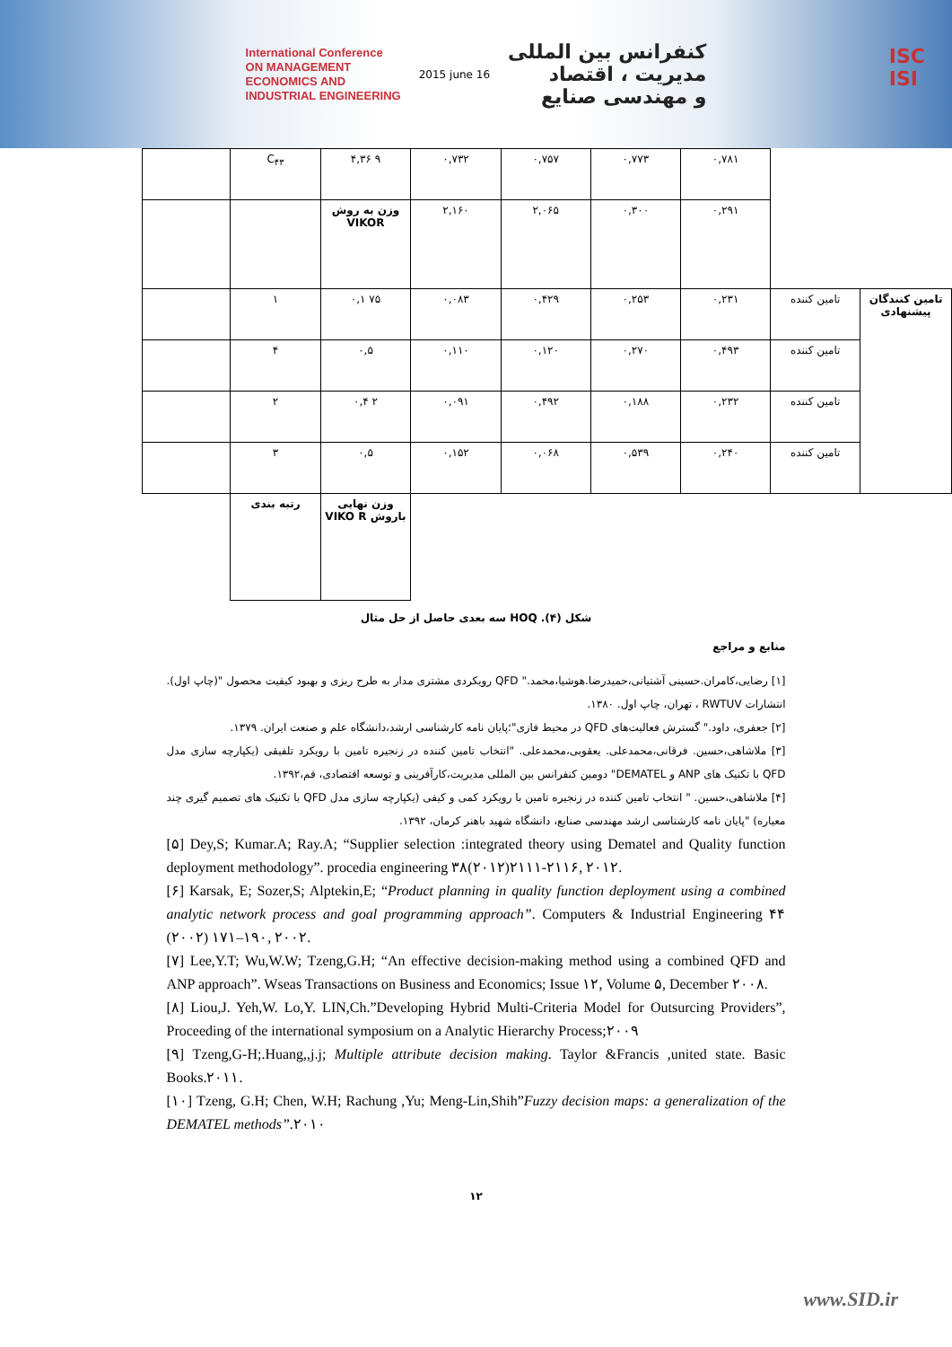International Conference
ON MANAGEMENT
ECONOMICS AND
INDUSTRIAL ENGINEERING
2015 june 16
کنفرانس بین المللی
مدیریت ، اقتصاد
و مهندسی صنایع
ISC
ISI
| | C<sub>۴۳</sub> | ۴,۳۶ ۹ | ۰,۷۳۲ | ۰,۷۵۷ | ۰,۷۷۳ | ۰,۷۸۱ | | |
| | | وزن به روش VIKOR | ۲,۱۶۰ | ۲,۰۶۵ | ۰,۳۰۰ | ۰,۲۹۱ | | |
| | ۱ | ۰,۱ ۷۵ | ۰,۰۸۳ | ۰,۴۲۹ | ۰,۲۵۳ | ۰,۲۳۱ | تامین کننده | تامین کنندگان پیشنهادی |
| | ۴ | ۰,۵ | ۰,۱۱۰ | ۰,۱۲۰ | ۰,۲۷۰ | ۰,۴۹۳ | تامین کننده | |
| | ۲ | ۰,۴ ۲ | ۰,۰۹۱ | ۰,۴۹۲ | ۰,۱۸۸ | ۰,۲۳۲ | تامین کننده | |
| | ۳ | ۰,۵ | ۰,۱۵۲ | ۰,۰۶۸ | ۰,۵۳۹ | ۰,۲۴۰ | تامین کننده | |
| | رتبه بندی | وزن نهایی باروش VIKO R | | | | | | |
شکل (۴). HOQ سه بعدی حاصل از حل مثال
منابع و مراجع
[۱] رضایی،کامران.حسینی آشتیانی،حمیدرضا.هوشیا،محمد." QFD رویکردی مشتری مدار به طرح ریزی و بهبود کیفیت محصول "(چاپ اول). انتشارات RWTUV ، تهران، چاپ اول. ۱۳۸۰.
[۲] جعفری، داود." گسترش فعالیت‌های QFD در محیط فازی"؛پایان نامه کارشناسی ارشد،دانشگاه علم و صنعت ایران. ۱۳۷۹.
[۳] ملاشاهی،حسین. فرقانی،محمدعلی. یعقوبی،محمدعلی. "انتخاب تامین کننده در زنجیره تامین با رویکرد تلفیقی (یکپارچه سازی مدل QFD با تکنیک های ANP و DEMATEL" دومین کنفرانس بین المللی مدیریت،کارآفرینی و توسعه اقتصادی، قم،۱۳۹۲.
[۴] ملاشاهی،حسین. " انتخاب تامین کننده در زنجیره تامین با رویکرد کمی و کیفی (یکپارچه سازی مدل QFD با تکنیک های تصمیم گیری چند معیاره) "پایان نامه کارشناسی ارشد مهندسی صنایع، دانشگاه شهید باهنر کرمان، ۱۳۹۲.
[۵] Dey,S; Kumar.A; Ray.A; “Supplier selection :integrated theory using Dematel and Quality function deployment methodology”. procedia engineering ۳۸(۲۰۱۲)۲۱۱۱-۲۱۱۶, ۲۰۱۲.
[۶] Karsak, E; Sozer,S; Alptekin,E; “Product planning in quality function deployment using a combined analytic network process and goal programming approach”. Computers & Industrial Engineering ۴۴ (۲۰۰۲) ۱۷۱–۱۹۰, ۲۰۰۲.
[۷] Lee,Y.T; Wu,W.W; Tzeng,G.H; “An effective decision-making method using a combined QFD and ANP approach”. Wseas Transactions on Business and Economics; Issue ۱۲, Volume ۵, December ۲۰۰۸.
[۸] Liou,J. Yeh,W. Lo,Y. LIN,Ch.”Developing Hybrid Multi-Criteria Model for Outsurcing Providers”, Proceeding of the international symposium on a Analytic Hierarchy Process;۲۰۰۹
[۹] Tzeng,G-H;.Huang,,j.j; Multiple attribute decision making. Taylor &Francis ,united state. Basic Books.۲۰۱۱.
[۱۰] Tzeng, G.H; Chen, W.H; Rachung ,Yu; Meng-Lin,Shih”Fuzzy decision maps: a generalization of the DEMATEL methods”.۲۰۱۰
۱۲
www.SID.ir